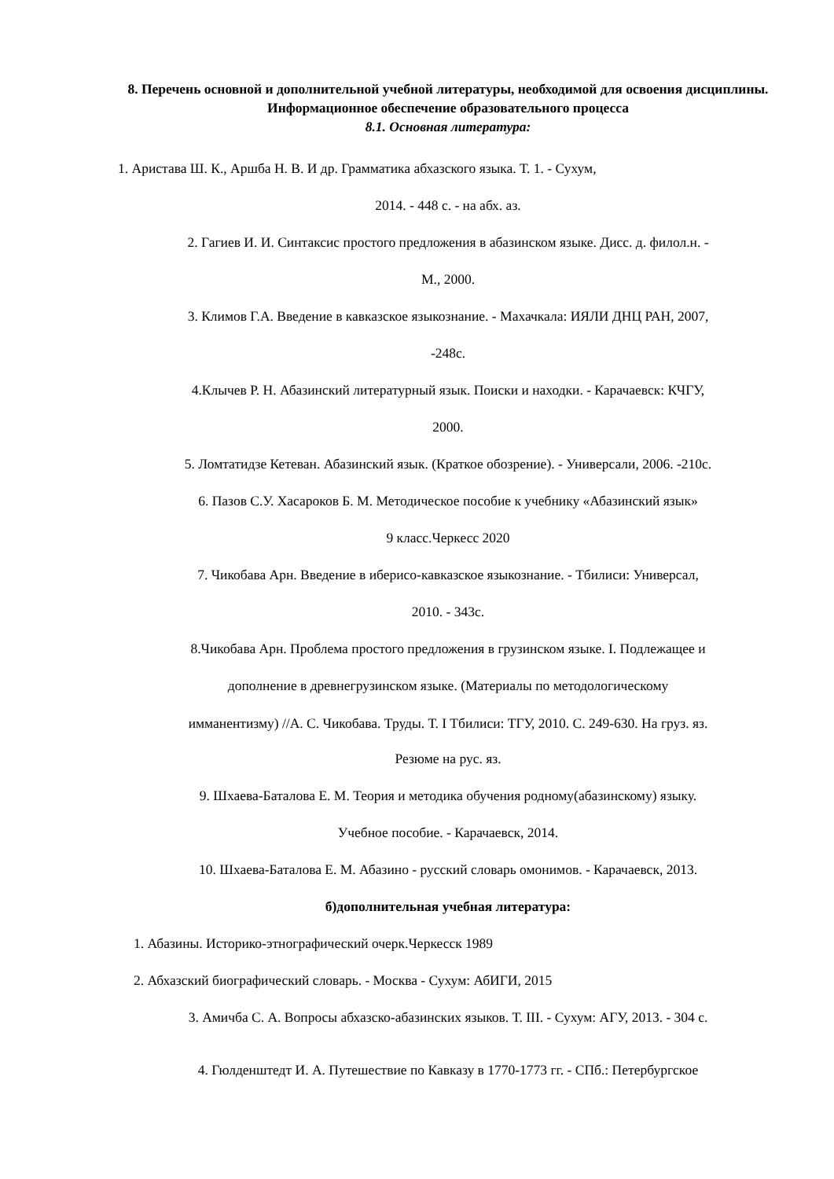8. Перечень основной и дополнительной учебной литературы, необходимой для освоения дисциплины. Информационное обеспечение образовательного процесса
8.1. Основная литература:
1. Аристава Ш. К., Аршба Н. В. И др. Грамматика абхазского языка. Т. 1. - Сухум,
2014. - 448 с. - на абх. аз.
2. Гагиев И. И. Синтаксис простого предложения в абазинском языке. Дисс. д. филол.н. -
М., 2000.
3. Климов Г.А. Введение в кавказское языкознание. - Махачкала: ИЯЛИ ДНЦ РАН, 2007,
-248с.
4.Клычев Р. Н. Абазинский литературный язык. Поиски и находки. - Карачаевск: КЧГУ,
2000.
5. Ломтатидзе Кетеван. Абазинский язык. (Краткое обозрение). - Универсали, 2006. -210с.
6. Пазов С.У. Хасароков Б. М. Методическое пособие к учебнику «Абазинский язык»
9 класс.Черкесс 2020
7. Чикобава Арн. Введение в иберисо-кавказское языкознание. - Тбилиси: Универсал,
2010. - 343с.
8.Чикобава Арн. Проблема простого предложения в грузинском языке. I. Подлежащее и
дополнение в древнегрузинском языке. (Материалы по методологическому
имманентизму) //А. С. Чикобава. Труды. Т. I Тбилиси: ТГУ, 2010. С. 249-630. На груз. яз.
Резюме на рус. яз.
9. Шхаева-Баталова Е. М. Теория и методика обучения родному(абазинскому) языку.
Учебное пособие. - Карачаевск, 2014.
10. Шхаева-Баталова Е. М. Абазино - русский словарь омонимов. - Карачаевск, 2013.
б)дополнительная учебная литература:
1. Абазины. Историко-этнографический очерк.Черкесск 1989
2. Абхазский биографический словарь. - Москва - Сухум: АбИГИ, 2015
3. Амичба С. А. Вопросы абхазско-абазинских языков. Т. III. - Сухум: АГУ, 2013. - 304 с.
4. Гюлденштедт И. А. Путешествие по Кавказу в 1770-1773 гг. - СПб.: Петербургское